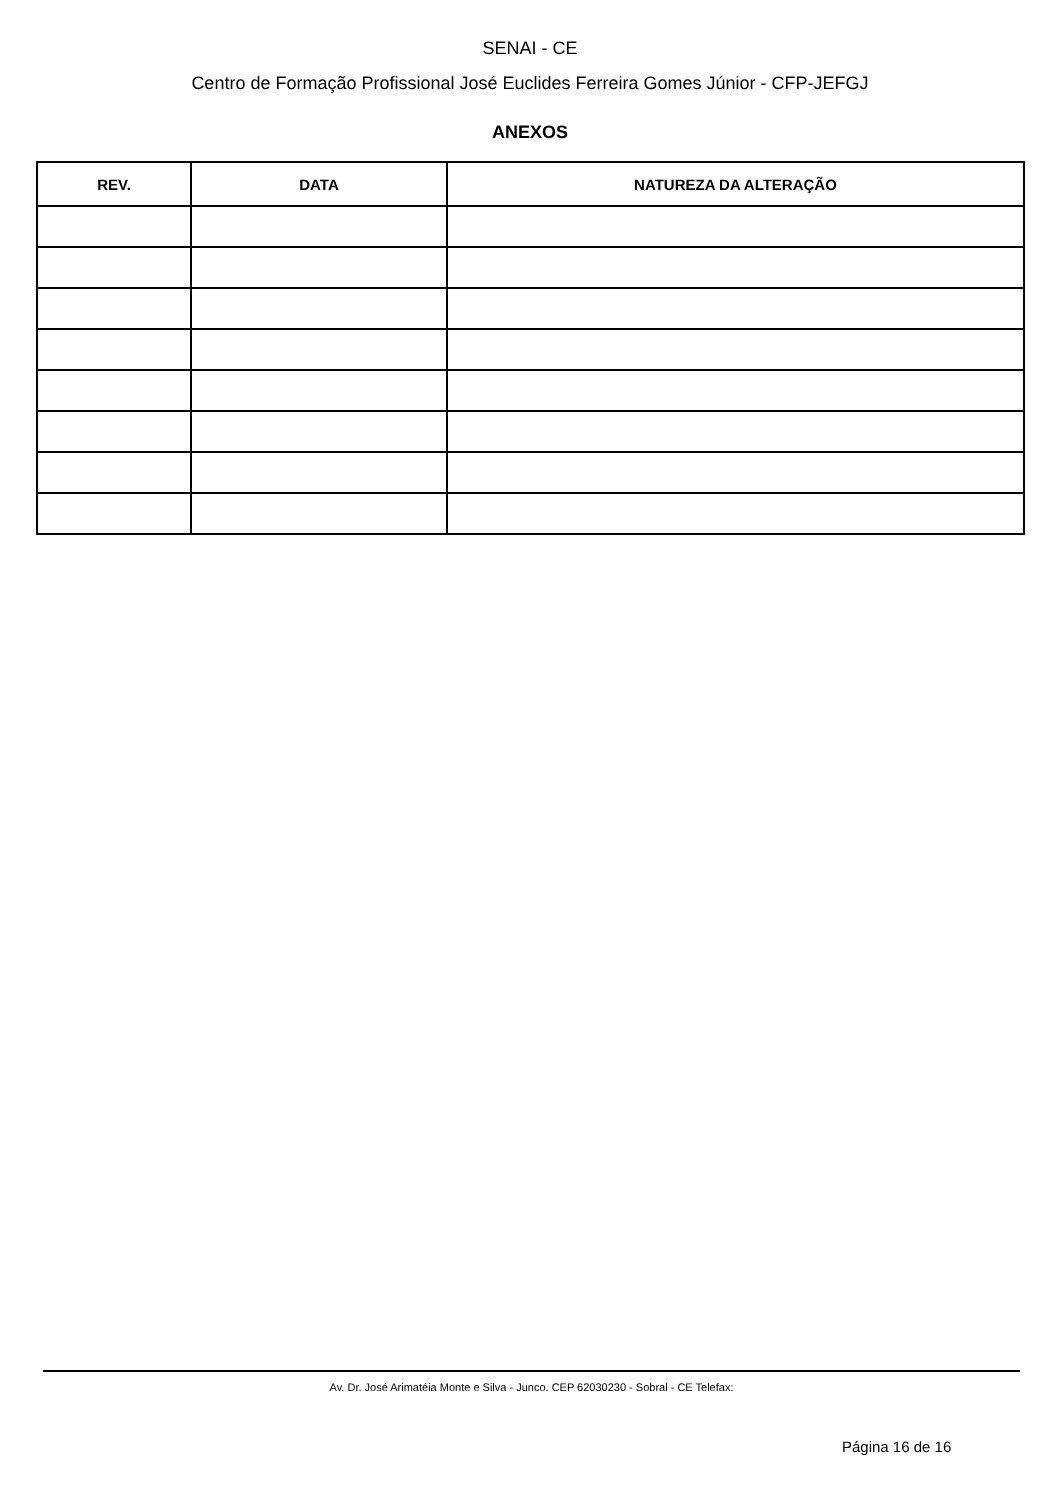SENAI - CE
Centro de Formação Profissional José Euclides Ferreira Gomes Júnior - CFP-JEFGJ
ANEXOS
| REV. | DATA | NATUREZA DA ALTERAÇÃO |
| --- | --- | --- |
Av. Dr. José Arimatéia Monte e Silva - Junco. CEP 62030230 - Sobral - CE Telefax:
Página 16 de 16